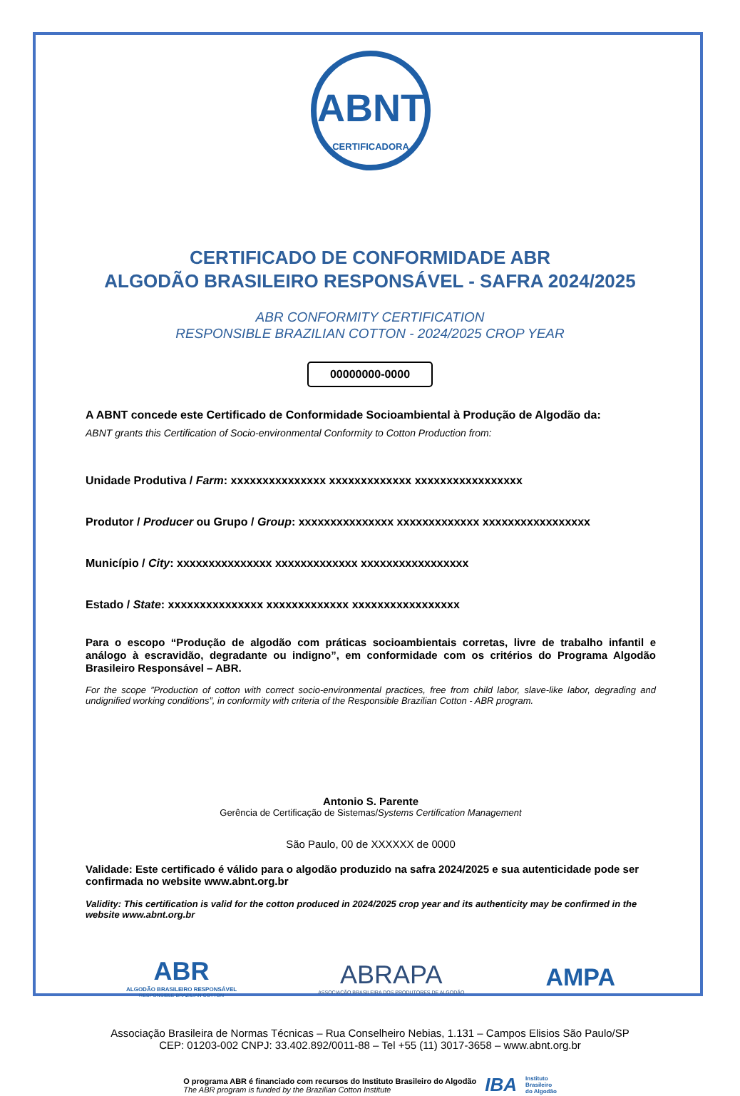ABNT
CERTIFICADORA
CERTIFICADO DE CONFORMIDADE ABR
ALGODÃO BRASILEIRO RESPONSÁVEL - SAFRA 2024/2025
ABR CONFORMITY CERTIFICATION
RESPONSIBLE BRAZILIAN COTTON - 2024/2025 CROP YEAR
00000000-0000
A ABNT concede este Certificado de Conformidade Socioambiental à Produção de Algodão da:
ABNT grants this Certification of Socio-environmental Conformity to Cotton Production from:
Unidade Produtiva / Farm: xxxxxxxxxxxxxxx xxxxxxxxxxxxx xxxxxxxxxxxxxxxxx
Produtor / Producer ou Grupo / Group: xxxxxxxxxxxxxxx xxxxxxxxxxxxx xxxxxxxxxxxxxxxxx
Município / City: xxxxxxxxxxxxxxx xxxxxxxxxxxxx xxxxxxxxxxxxxxxxx
Estado / State: xxxxxxxxxxxxxxx xxxxxxxxxxxxx xxxxxxxxxxxxxxxxx
Para o escopo “Produção de algodão com práticas socioambientais corretas, livre de trabalho infantil e análogo à escravidão, degradante ou indigno”, em conformidade com os critérios do Programa Algodão Brasileiro Responsável – ABR.
For the scope ”Production of cotton with correct socio-environmental practices, free from child labor, slave-like labor, degrading and undignified working conditions”, in conformity with criteria of the Responsible Brazilian Cotton - ABR program.
Antonio S. Parente
Gerência de Certificação de Sistemas/Systems Certification Management
São Paulo, 00 de XXXXXX de 0000
Validade: Este certificado é válido para o algodão produzido na safra 2024/2025 e sua autenticidade pode ser confirmada no website www.abnt.org.br
Validity: This certification is valid for the cotton produced in 2024/2025 crop year and its authenticity may be confirmed in the website www.abnt.org.br
ABR
ALGODÃO BRASILEIRO RESPONSÁVEL
RESPONSIBLE BRAZILIAN COTTON
ABRAPA
ASSOCIAÇÃO BRASILEIRA DOS PRODUTORES DE ALGODÃO
AMPA
Associação Brasileira de Normas Técnicas – Rua Conselheiro Nebias, 1.131 – Campos Elisios São Paulo/SP
CEP: 01203-002 CNPJ: 33.402.892/0011-88 – Tel +55 (11) 3017-3658 – www.abnt.org.br
O programa ABR é financiado com recursos do Instituto Brasileiro do Algodão
The ABR program is funded by the Brazilian Cotton Institute
IBA
Instituto
Brasileiro
do Algodão